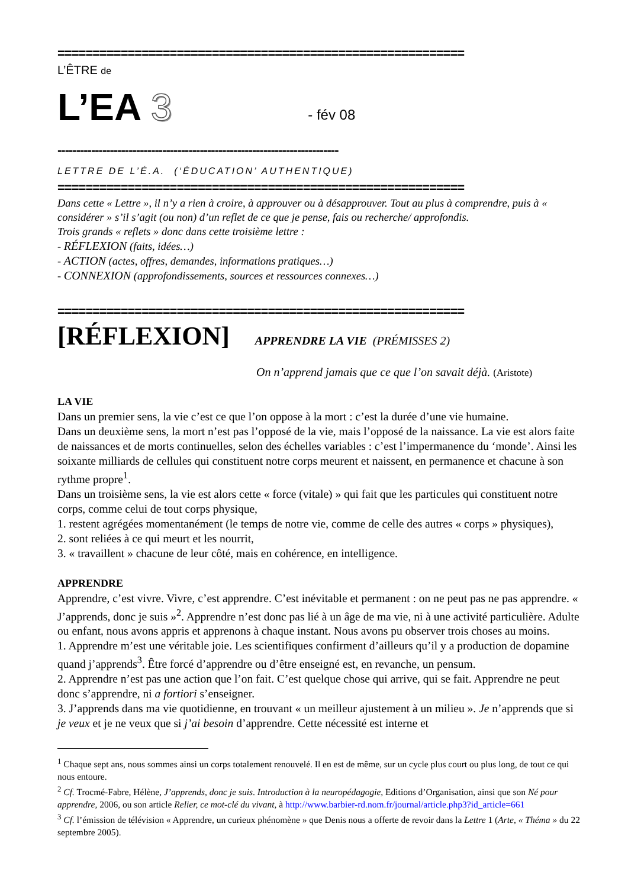==========================================================
L’ÊTRE de
L’EA 3 - fév 08
---------------------------------------------------------------------------
LETTRE DE L’É.A. (‘ÉDUCATION’ AUTHENTIQUE)
==========================================================
Dans cette « Lettre », il n’y a rien à croire, à approuver ou à désapprouver. Tout au plus à comprendre, puis à « considérer » s’il s’agit (ou non) d’un reflet de ce que je pense, fais ou recherche/ approfondis.
Trois grands « reflets » donc dans cette troisième lettre :
- RÉFLEXION (faits, idées…)
- ACTION (actes, offres, demandes, informations pratiques…)
- CONNEXION (approfondissements, sources et ressources connexes…)
==========================================================
[RÉFLEXION] APPRENDRE LA VIE (PRÉMISSES 2)
On n’apprend jamais que ce que l’on savait déjà. (Aristote)
LA VIE
Dans un premier sens, la vie c’est ce que l’on oppose à la mort : c’est la durée d’une vie humaine.
Dans un deuxième sens, la mort n’est pas l’opposé de la vie, mais l’opposé de la naissance. La vie est alors faite de naissances et de morts continuelles, selon des échelles variables : c’est l’impermanence du ‘monde’. Ainsi les soixante milliards de cellules qui constituent notre corps meurent et naissent, en permanence et chacune à son rythme propre<sup>1</sup>.
Dans un troisième sens, la vie est alors cette « force (vitale) » qui fait que les particules qui constituent notre corps, comme celui de tout corps physique,
1. restent agrégées momentanément (le temps de notre vie, comme de celle des autres « corps » physiques),
2. sont reliées à ce qui meurt et les nourrit,
3. « travaillent » chacune de leur côté, mais en cohérence, en intelligence.
APPRENDRE
Apprendre, c’est vivre. Vivre, c’est apprendre. C’est inévitable et permanent : on ne peut pas ne pas apprendre. « J’apprends, donc je suis »<sup>2</sup>. Apprendre n’est donc pas lié à un âge de ma vie, ni à une activité particulière. Adulte ou enfant, nous avons appris et apprenons à chaque instant. Nous avons pu observer trois choses au moins.
1. Apprendre m’est une véritable joie. Les scientifiques confirment d’ailleurs qu’il y a production de dopamine quand j’apprends<sup>3</sup>. Être forcé d’apprendre ou d’être enseigné est, en revanche, un pensum.
2. Apprendre n’est pas une action que l’on fait. C’est quelque chose qui arrive, qui se fait. Apprendre ne peut donc s’apprendre, ni a fortiori s’enseigner.
3. J’apprends dans ma vie quotidienne, en trouvant « un meilleur ajustement à un milieu ». Je n’apprends que si je veux et je ne veux que si j’ai besoin d’apprendre. Cette nécessité est interne et
<sup>1</sup> Chaque sept ans, nous sommes ainsi un corps totalement renouvelé. Il en est de même, sur un cycle plus court ou plus long, de tout ce qui nous entoure.
<sup>2</sup> Cf. Trocmé-Fabre, Hélène, J’apprends, donc je suis. Introduction à la neuropédagogie, Editions d’Organisation, ainsi que son Né pour apprendre, 2006, ou son article Relier, ce mot-clé du vivant, à http://www.barbier-rd.nom.fr/journal/article.php3?id_article=661
<sup>3</sup> Cf. l’émission de télévision « Apprendre, un curieux phénomène » que Denis nous a offerte de revoir dans la Lettre 1 (Arte, « Théma » du 22 septembre 2005).